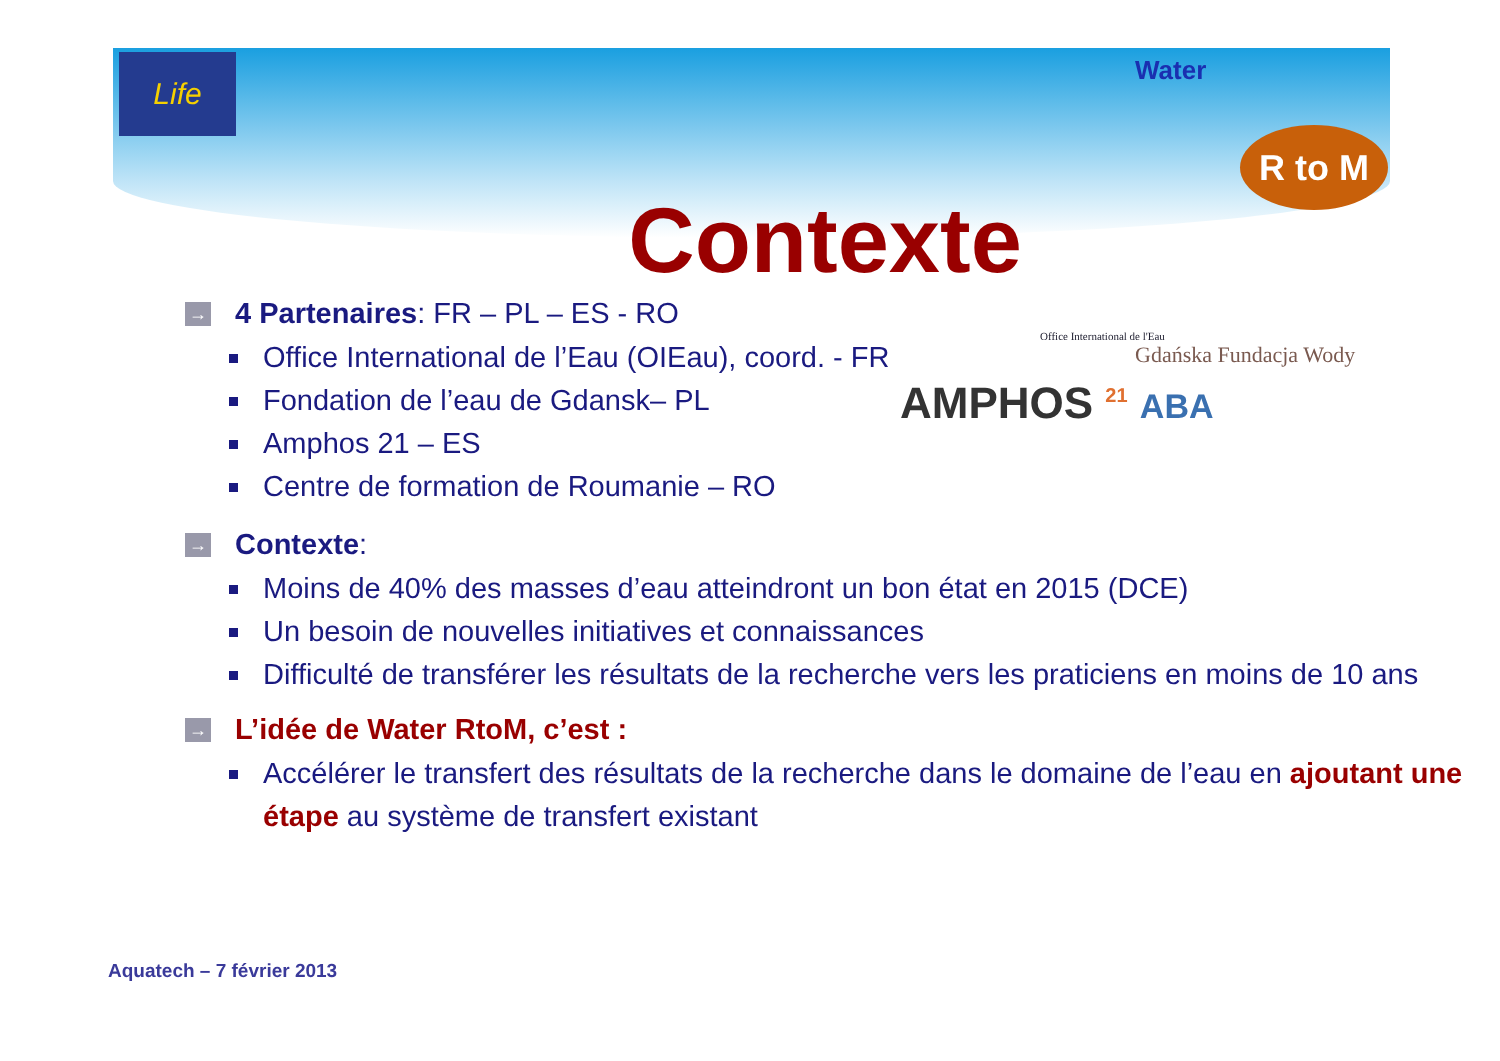Life Water
R to M
Contexte
Office International de l'Eau
Gdańska Fundacja Wody
AMPHOS <sup>21</sup> ABA
→ 4 Partenaires: FR – PL – ES - RO
Office International de l’Eau (OIEau), coord. - FR
Fondation de l’eau de Gdansk– PL
Amphos 21 – ES
Centre de formation de Roumanie – RO
→ Contexte:
Moins de 40% des masses d’eau atteindront un bon état en 2015 (DCE)
Un besoin de nouvelles initiatives et connaissances
Difficulté de transférer les résultats de la recherche vers les praticiens en moins de 10 ans
→ L’idée de Water RtoM, c’est :
Accélérer le transfert des résultats de la recherche dans le domaine de l’eau en ajoutant une étape au système de transfert existant
Aquatech – 7 février 2013